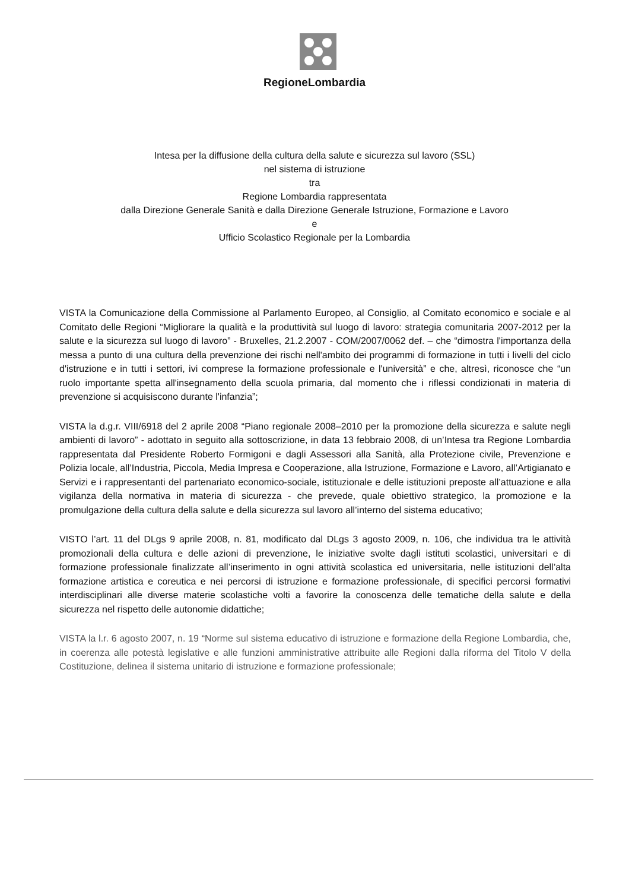RegioneLombardia
Intesa per la diffusione della cultura della salute e sicurezza sul lavoro (SSL)
nel sistema di istruzione
tra
Regione Lombardia rappresentata
dalla Direzione Generale Sanità e dalla Direzione Generale Istruzione, Formazione e Lavoro
e
Ufficio Scolastico Regionale per la Lombardia
VISTA la Comunicazione della Commissione al Parlamento Europeo, al Consiglio, al Comitato economico e sociale e al Comitato delle Regioni “Migliorare la qualità e la produttività sul luogo di lavoro: strategia comunitaria 2007-2012 per la salute e la sicurezza sul luogo di lavoro” - Bruxelles, 21.2.2007 - COM/2007/0062 def. – che “dimostra l'importanza della messa a punto di una cultura della prevenzione dei rischi nell'ambito dei programmi di formazione in tutti i livelli del ciclo d'istruzione e in tutti i settori, ivi comprese la formazione professionale e l'università” e che, altresì, riconosce che “un ruolo importante spetta all'insegnamento della scuola primaria, dal momento che i riflessi condizionati in materia di prevenzione si acquisiscono durante l'infanzia”;
VISTA la d.g.r. VIII/6918 del 2 aprile 2008 “Piano regionale 2008–2010 per la promozione della sicurezza e salute negli ambienti di lavoro” - adottato in seguito alla sottoscrizione, in data 13 febbraio 2008, di un’Intesa tra Regione Lombardia rappresentata dal Presidente Roberto Formigoni e dagli Assessori alla Sanità, alla Protezione civile, Prevenzione e Polizia locale, all’Industria, Piccola, Media Impresa e Cooperazione, alla Istruzione, Formazione e Lavoro, all’Artigianato e Servizi e i rappresentanti del partenariato economico-sociale, istituzionale e delle istituzioni preposte all’attuazione e alla vigilanza della normativa in materia di sicurezza - che prevede, quale obiettivo strategico, la promozione e la promulgazione della cultura della salute e della sicurezza sul lavoro all’interno del sistema educativo;
VISTO l’art. 11 del DLgs 9 aprile 2008, n. 81, modificato dal DLgs 3 agosto 2009, n. 106, che individua tra le attività promozionali della cultura e delle azioni di prevenzione, le iniziative svolte dagli istituti scolastici, universitari e di formazione professionale finalizzate all’inserimento in ogni attività scolastica ed universitaria, nelle istituzioni dell’alta formazione artistica e coreutica e nei percorsi di istruzione e formazione professionale, di specifici percorsi formativi interdisciplinari alle diverse materie scolastiche volti a favorire la conoscenza delle tematiche della salute e della sicurezza nel rispetto delle autonomie didattiche;
VISTA la l.r. 6 agosto 2007, n. 19 “Norme sul sistema educativo di istruzione e formazione della Regione Lombardia, che, in coerenza alle potestà legislative e alle funzioni amministrative attribuite alle Regioni dalla riforma del Titolo V della Costituzione, delinea il sistema unitario di istruzione e formazione professionale;